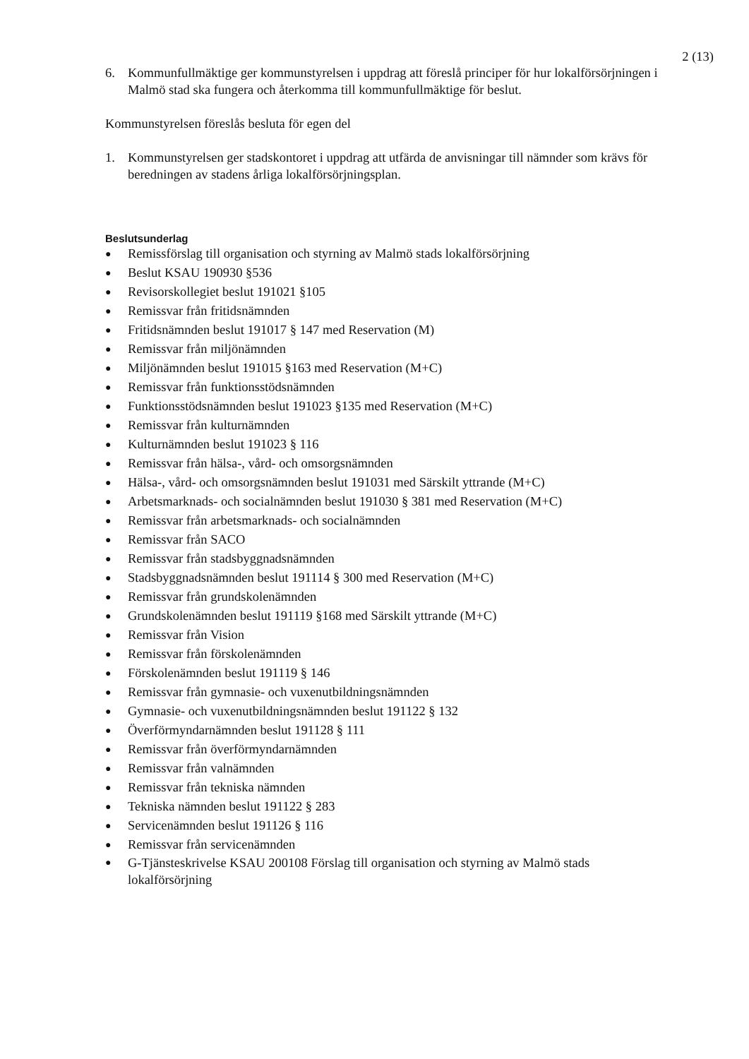2 (13)
6. Kommunfullmäktige ger kommunstyrelsen i uppdrag att föreslå principer för hur lokalförsörjningen i Malmö stad ska fungera och återkomma till kommunfullmäktige för beslut.
Kommunstyrelsen föreslås besluta för egen del
1. Kommunstyrelsen ger stadskontoret i uppdrag att utfärda de anvisningar till nämnder som krävs för beredningen av stadens årliga lokalförsörjningsplan.
Beslutsunderlag
● Remissförslag till organisation och styrning av Malmö stads lokalförsörjning
● Beslut KSAU 190930 §536
● Revisorskollegiet beslut 191021 §105
● Remissvar från fritidsnämnden
● Fritidsnämnden beslut 191017 § 147 med Reservation (M)
● Remissvar från miljönämnden
● Miljönämnden beslut 191015 §163 med Reservation (M+C)
● Remissvar från funktionsstödsnämnden
● Funktionsstödsnämnden beslut 191023 §135 med Reservation (M+C)
● Remissvar från kulturnämnden
● Kulturnämnden beslut 191023 § 116
● Remissvar från hälsa-, vård- och omsorgsnämnden
● Hälsa-, vård- och omsorgsnämnden beslut 191031 med Särskilt yttrande (M+C)
● Arbetsmarknads- och socialnämnden beslut 191030 § 381 med Reservation (M+C)
● Remissvar från arbetsmarknads- och socialnämnden
● Remissvar från SACO
● Remissvar från stadsbyggnadsnämnden
● Stadsbyggnadsnämnden beslut 191114 § 300 med Reservation (M+C)
● Remissvar från grundskolenämnden
● Grundskolenämnden beslut 191119 §168 med Särskilt yttrande (M+C)
● Remissvar från Vision
● Remissvar från förskolenämnden
● Förskolenämnden beslut 191119 § 146
● Remissvar från gymnasie- och vuxenutbildningsnämnden
● Gymnasie- och vuxenutbildningsnämnden beslut 191122 § 132
● Överförmyndarnämnden beslut 191128 § 111
● Remissvar från överförmyndarnämnden
● Remissvar från valnämnden
● Remissvar från tekniska nämnden
● Tekniska nämnden beslut 191122 § 283
● Servicenämnden beslut 191126 § 116
● Remissvar från servicenämnden
● G-Tjänsteskrivelse KSAU 200108 Förslag till organisation och styrning av Malmö stads lokalförsörjning